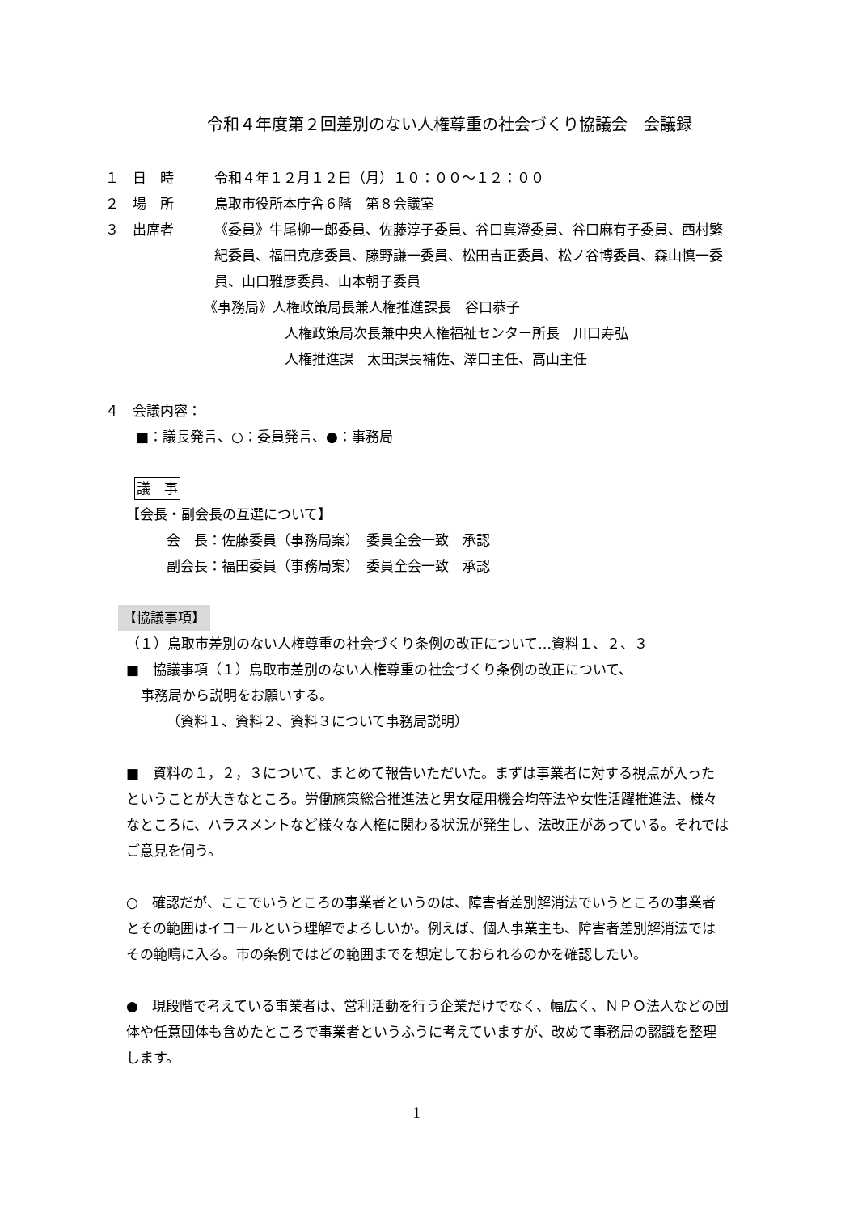令和４年度第２回差別のない人権尊重の社会づくり協議会　会議録
１　日　時 令和４年１２月１２日（月）１０：００～１２：００
２　場　所 鳥取市役所本庁舎６階　第８会議室
３　出席者 《委員》牛尾柳一郎委員、佐藤淳子委員、谷口真澄委員、谷口麻有子委員、西村繁紀委員、福田克彦委員、藤野謙一委員、松田吉正委員、松ノ谷博委員、森山慎一委員、山口雅彦委員、山本朝子委員
《事務局》人権政策局長兼人権推進課長　谷口恭子
人権政策局次長兼中央人権福祉センター所長　川口寿弘
人権推進課　太田課長補佐、澤口主任、高山主任
４　会議内容：
■：議長発言、○：委員発言、●：事務局
議　事
【会長・副会長の互選について】
会　長：佐藤委員（事務局案）　委員全会一致　承認
副会長：福田委員（事務局案）　委員全会一致　承認
【協議事項】
（１）鳥取市差別のない人権尊重の社会づくり条例の改正について…資料１、２、３
■　協議事項（１）鳥取市差別のない人権尊重の社会づくり条例の改正について、
事務局から説明をお願いする。
（資料１、資料２、資料３について事務局説明）
■　資料の１，２，３について、まとめて報告いただいた。まずは事業者に対する視点が入ったということが大きなところ。労働施策総合推進法と男女雇用機会均等法や女性活躍推進法、様々なところに、ハラスメントなど様々な人権に関わる状況が発生し、法改正があっている。それではご意見を伺う。
○　確認だが、ここでいうところの事業者というのは、障害者差別解消法でいうところの事業者とその範囲はイコールという理解でよろしいか。例えば、個人事業主も、障害者差別解消法ではその範疇に入る。市の条例ではどの範囲までを想定しておられるのかを確認したい。
●　現段階で考えている事業者は、営利活動を行う企業だけでなく、幅広く、ＮＰＯ法人などの団体や任意団体も含めたところで事業者というふうに考えていますが、改めて事務局の認識を整理します。
1